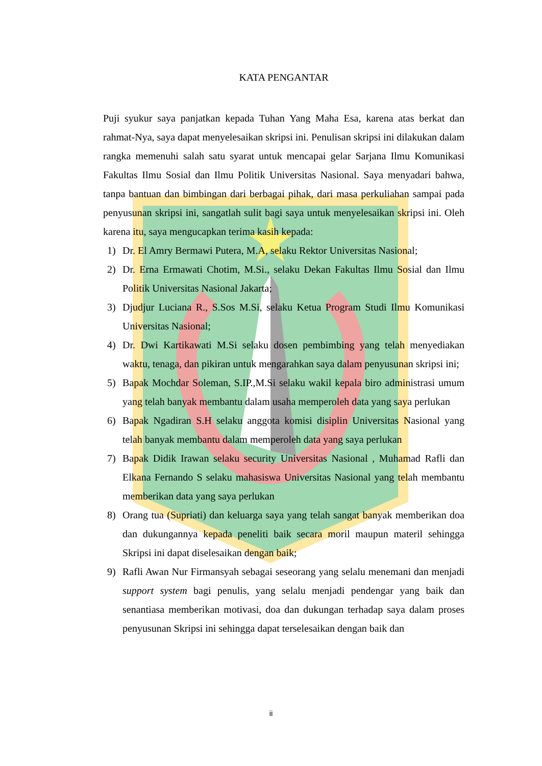KATA PENGANTAR
Puji syukur saya panjatkan kepada Tuhan Yang Maha Esa, karena atas berkat dan rahmat-Nya, saya dapat menyelesaikan skripsi ini. Penulisan skripsi ini dilakukan dalam rangka memenuhi salah satu syarat untuk mencapai gelar Sarjana Ilmu Komunikasi Fakultas Ilmu Sosial dan Ilmu Politik Universitas Nasional. Saya menyadari bahwa, tanpa bantuan dan bimbingan dari berbagai pihak, dari masa perkuliahan sampai pada penyusunan skripsi ini, sangatlah sulit bagi saya untuk menyelesaikan skripsi ini. Oleh karena itu, saya mengucapkan terima kasih kepada:
1) Dr. El Amry Bermawi Putera, M.A, selaku Rektor Universitas Nasional;
2) Dr. Erna Ermawati Chotim, M.Si., selaku Dekan Fakultas Ilmu Sosial dan Ilmu Politik Universitas Nasional Jakarta;
3) Djudjur Luciana R., S.Sos M.Si, selaku Ketua Program Studi Ilmu Komunikasi Universitas Nasional;
4) Dr. Dwi Kartikawati M.Si selaku dosen pembimbing yang telah menyediakan waktu, tenaga, dan pikiran untuk mengarahkan saya dalam penyusunan skripsi ini;
5) Bapak Mochdar Soleman, S.IP.,M.Si selaku wakil kepala biro administrasi umum yang telah banyak membantu dalam usaha memperoleh data yang saya perlukan
6) Bapak Ngadiran S.H selaku anggota komisi disiplin Universitas Nasional yang telah banyak membantu dalam memperoleh data yang saya perlukan
7) Bapak Didik Irawan selaku security Universitas Nasional , Muhamad Rafli dan Elkana Fernando S selaku mahasiswa Universitas Nasional yang telah membantu memberikan data yang saya perlukan
8) Orang tua (Supriati) dan keluarga saya yang telah sangat banyak memberikan doa dan dukungannya kepada peneliti baik secara moril maupun materil sehingga Skripsi ini dapat diselesaikan dengan baik;
9) Rafli Awan Nur Firmansyah sebagai seseorang yang selalu menemani dan menjadi support system bagi penulis, yang selalu menjadi pendengar yang baik dan senantiasa memberikan motivasi, doa dan dukungan terhadap saya dalam proses penyusunan Skripsi ini sehingga dapat terselesaikan dengan baik dan
ii